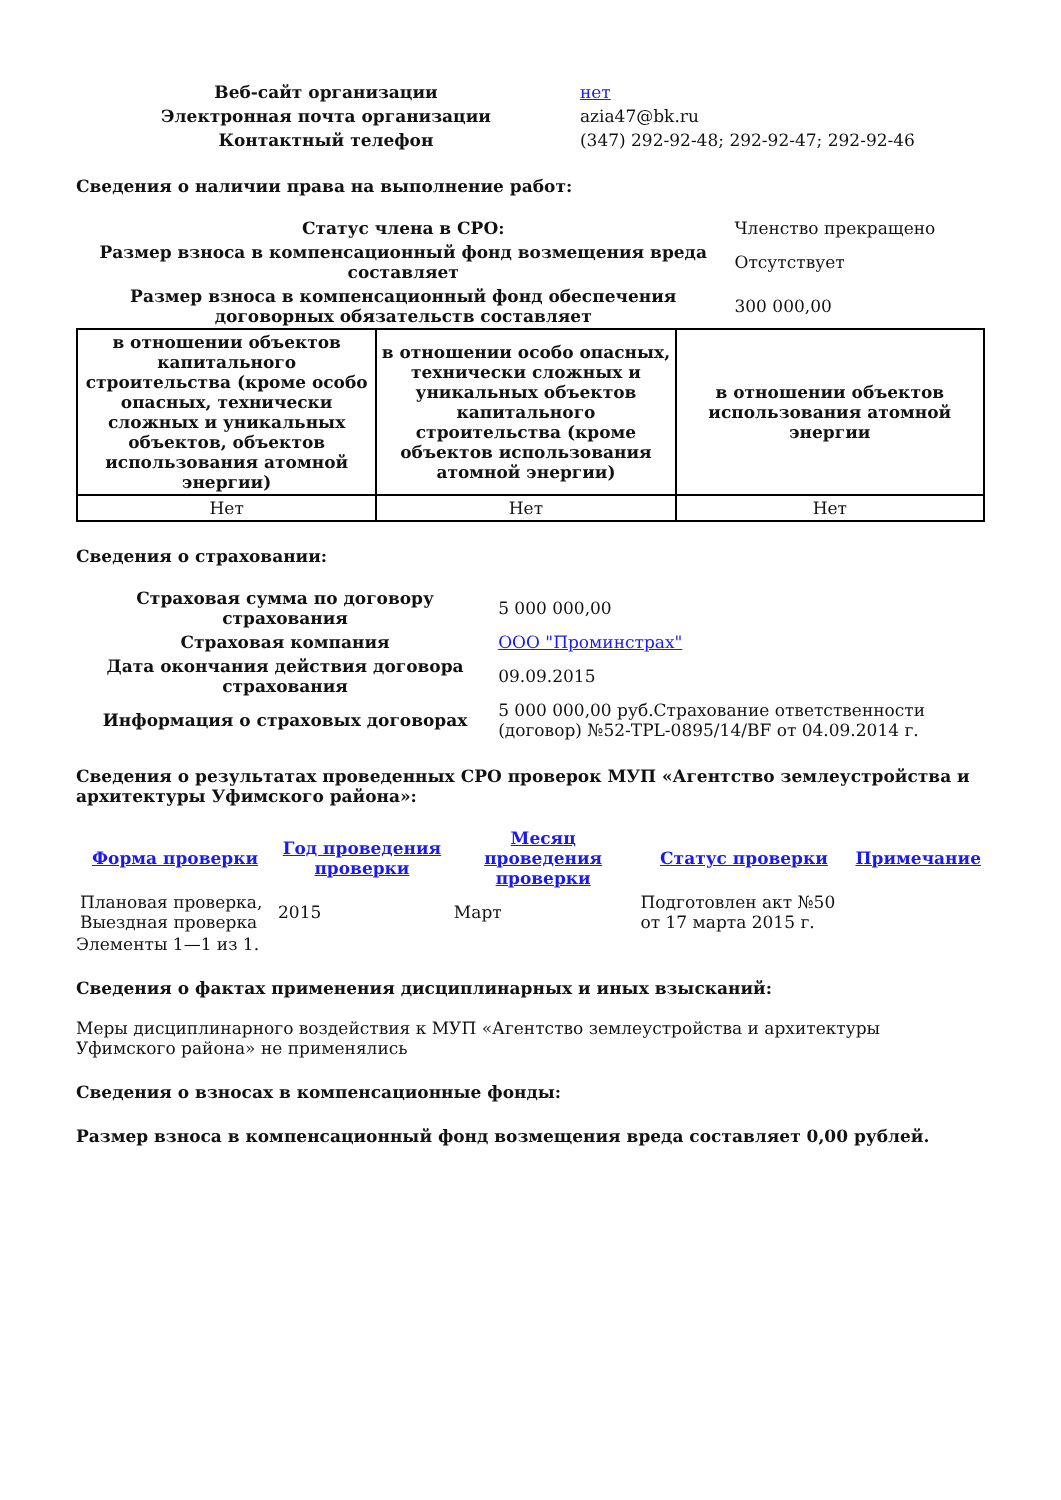| Веб-сайт организации | нет |
| Электронная почта организации | azia47@bk.ru |
| Контактный телефон | (347) 292-92-48; 292-92-47; 292-92-46 |
Сведения о наличии права на выполнение работ:
| Статус члена в СРО: | Членство прекращено |
| Размер взноса в компенсационный фонд возмещения вреда составляет | Отсутствует |
| Размер взноса в компенсационный фонд обеспечения договорных обязательств составляет | 300 000,00 |
| в отношении объектов капитального строительства (кроме особо опасных, технически сложных и уникальных объектов, объектов использования атомной энергии) | в отношении особо опасных, технически сложных и уникальных объектов капитального строительства (кроме объектов использования атомной энергии) | в отношении объектов использования атомной энергии |
| --- | --- | --- |
| Нет | Нет | Нет |
Сведения о страховании:
| Страховая сумма по договору страхования | 5 000 000,00 |
| Страховая компания | ООО "Проминстрах" |
| Дата окончания действия договора страхования | 09.09.2015 |
| Информация о страховых договорах | 5 000 000,00 руб.Страхование ответственности (договор) №52-TPL-0895/14/BF от 04.09.2014 г. |
Сведения о результатах проведенных СРО проверок МУП «Агентство землеустройства и архитектуры Уфимского района»:
| Форма проверки | Год проведения проверки | Месяц проведения проверки | Статус проверки | Примечание |
| --- | --- | --- | --- | --- |
| Плановая проверка, Выездная проверка | 2015 | Март | Подготовлен акт №50 от 17 марта 2015 г. | |
Элементы 1—1 из 1.
Сведения о фактах применения дисциплинарных и иных взысканий:
Меры дисциплинарного воздействия к МУП «Агентство землеустройства и архитектуры Уфимского района» не применялись
Сведения о взносах в компенсационные фонды:
Размер взноса в компенсационный фонд возмещения вреда составляет 0,00 рублей.